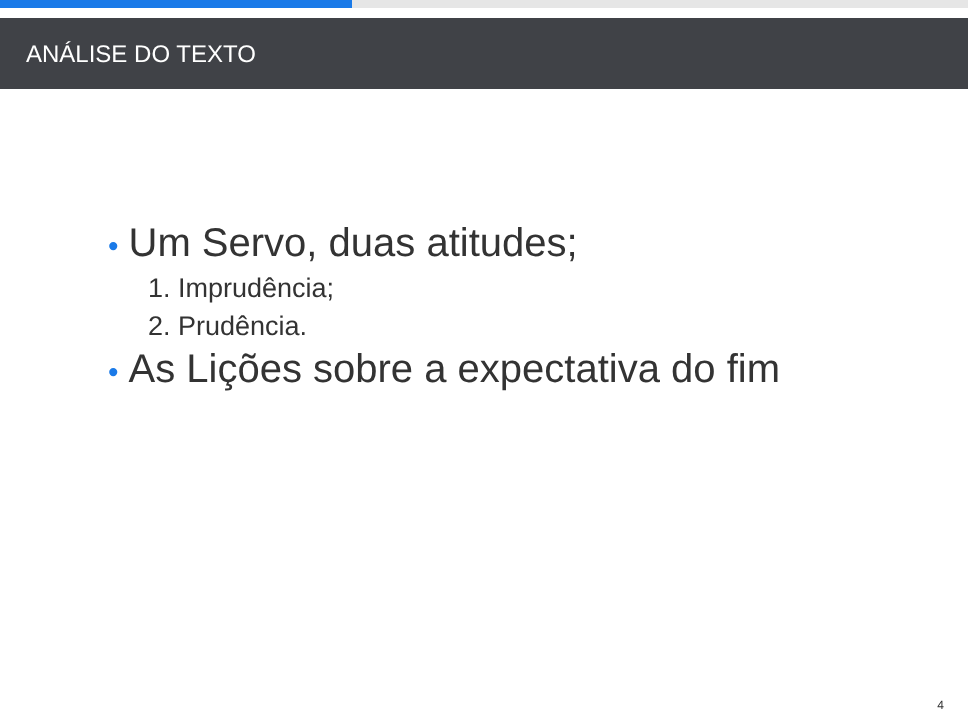ANÁLISE DO TEXTO
• Um Servo, duas atitudes;
1. Imprudência;
2. Prudência.
• As Lições sobre a expectativa do fim
4